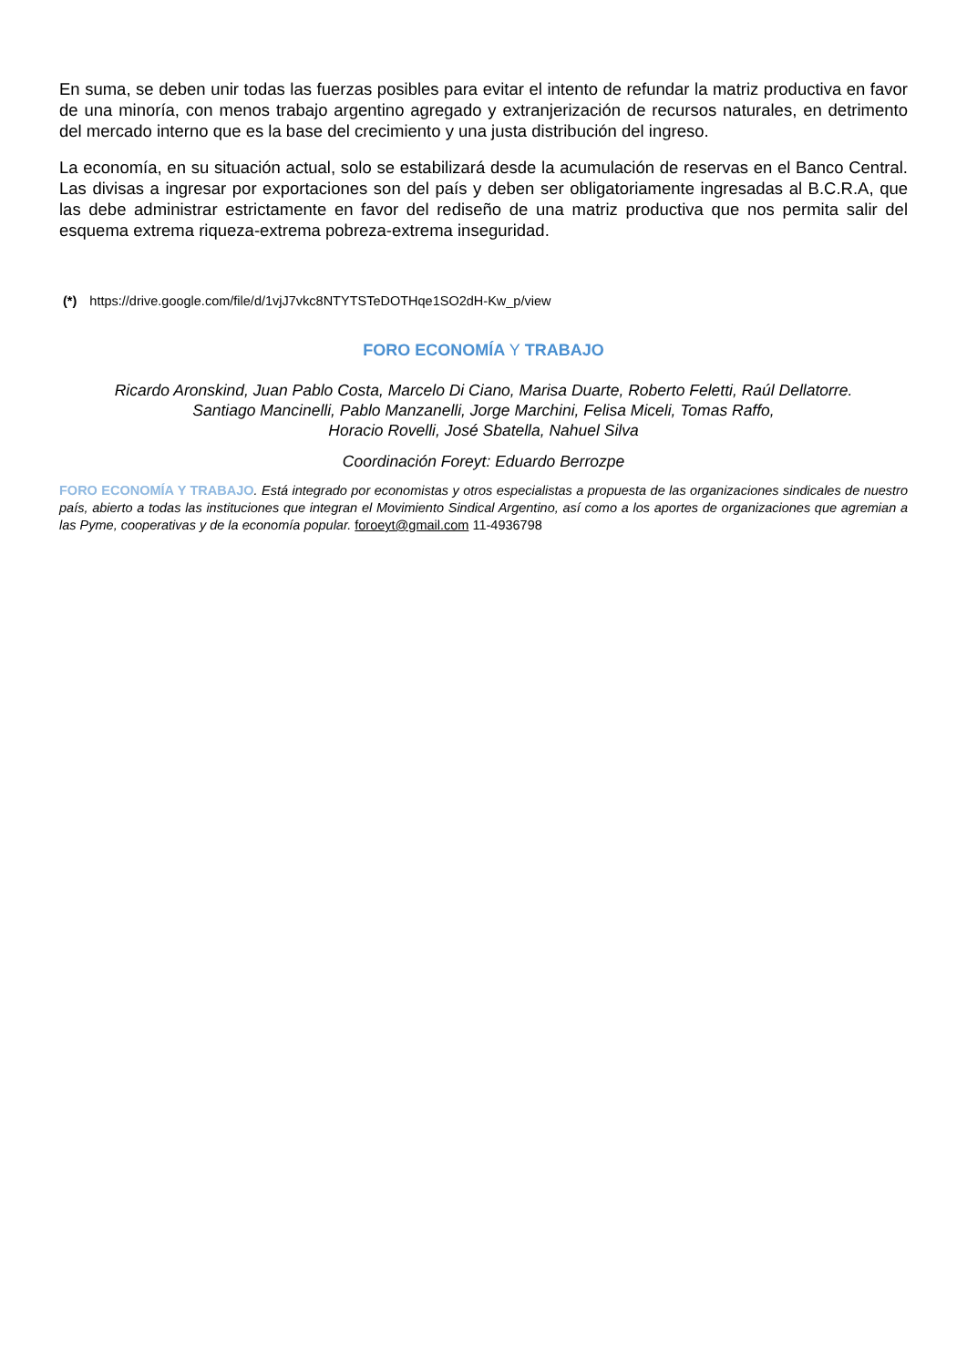En suma, se deben unir todas las fuerzas posibles para evitar el intento de refundar la matriz productiva en favor de una minoría, con menos trabajo argentino agregado y extranjerización de recursos naturales, en detrimento del mercado interno que es la base del crecimiento y una justa distribución del ingreso.
La economía, en su situación actual, solo se estabilizará desde la acumulación de reservas en el Banco Central. Las divisas a ingresar por exportaciones son del país y deben ser obligatoriamente ingresadas al B.C.R.A, que las debe administrar estrictamente en favor del rediseño de una matriz productiva que nos permita salir del esquema extrema riqueza-extrema pobreza-extrema inseguridad.
(*) https://drive.google.com/file/d/1vjJ7vkc8NTYTSTeDOTHqe1SO2dH-Kw_p/view
FORO ECONOMÍA Y TRABAJO
Ricardo Aronskind, Juan Pablo Costa, Marcelo Di Ciano, Marisa Duarte, Roberto Feletti, Raúl Dellatorre.
Santiago Mancinelli, Pablo Manzanelli, Jorge Marchini, Felisa Miceli, Tomas Raffo,
Horacio Rovelli, José Sbatella, Nahuel Silva
Coordinación Foreyt: Eduardo Berrozpe
FORO ECONOMÍA Y TRABAJO. Está integrado por economistas y otros especialistas a propuesta de las organizaciones sindicales de nuestro país, abierto a todas las instituciones que integran el Movimiento Sindical Argentino, así como a los aportes de organizaciones que agremian a las Pyme, cooperativas y de la economía popular. foroeyt@gmail.com 11-4936798